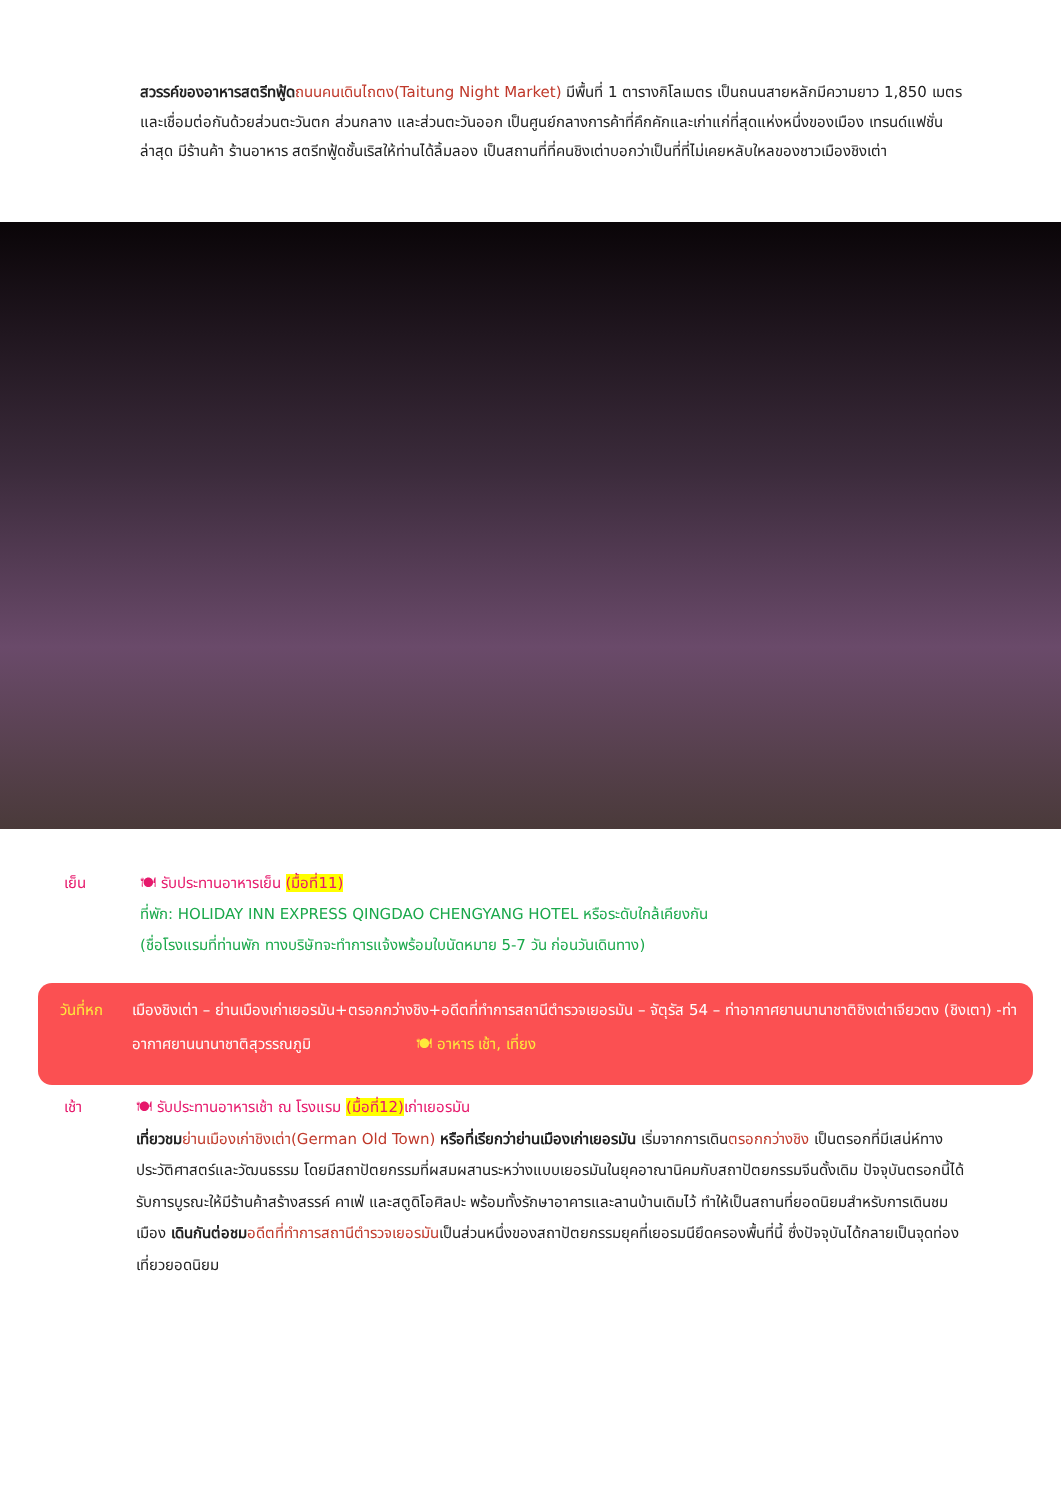สวรรค์ของอาหารสตรีทฟู้ด ถนนคนเดินไถตง(Taitung Night Market) มีพื้นที่ 1 ตารางกิโลเมตร เป็นถนนสายหลักมีความยาว 1,850 เมตร และเชื่อมต่อกันด้วยส่วนตะวันตก ส่วนกลาง และส่วนตะวันออก เป็นศูนย์กลางการค้าที่คึกคักและเก่าแก่ที่สุดแห่งหนึ่งของเมือง เทรนด์แฟชั่นล่าสุด มีร้านค้า ร้านอาหาร สตรีทฟู้ดชั้นเริสให้ท่านได้ลิ้มลอง เป็นสถานที่ที่คนชิงเต่าบอกว่าเป็นที่ที่ไม่เคยหลับใหลของชาวเมืองชิงเต่า
เย็น 🍽 รับประทานอาหารเย็น (มื้อที่11)
ที่พัก: HOLIDAY INN EXPRESS QINGDAO CHENGYANG HOTEL หรือระดับใกล้เคียงกัน
(ชื่อโรงแรมที่ท่านพัก ทางบริษัทจะทำการแจ้งพร้อมใบนัดหมาย 5-7 วัน ก่อนวันเดินทาง)
วันที่หก เมืองชิงเต่า – ย่านเมืองเก่าเยอรมัน+ตรอกกว่างชิง+อดีตที่ทำการสถานีตำรวจเยอรมัน – จัตุรัส 54 – ท่าอากาศยานนานาชาติชิงเต่าเจียวตง (ชิงเตา) -ท่าอากาศยานนานาชาติสุวรรณภูมิ 🍽 อาหาร เช้า, เที่ยง
เช้า 🍽 รับประทานอาหารเช้า ณ โรงแรม (มื้อที่12) เก่าเยอรมัน
เที่ยวชม ย่านเมืองเก่าชิงเต่า(German Old Town) หรือที่เรียกว่าย่านเมืองเก่าเยอรมัน เริ่มจากการเดินตรอกกว่างชิง เป็นตรอกที่มีเสน่ห์ทางประวัติศาสตร์และวัฒนธรรม โดยมีสถาปัตยกรรมที่ผสมผสานระหว่างแบบเยอรมันในยุคอาณานิคมกับสถาปัตยกรรมจีนดั้งเดิม ปัจจุบันตรอกนี้ได้รับการบูรณะให้มีร้านค้าสร้างสรรค์ คาเฟ่ และสตูดิโอศิลปะ พร้อมทั้งรักษาอาคารและลานบ้านเดิมไว้ ทำให้เป็นสถานที่ยอดนิยมสำหรับการเดินชมเมือง เดินกันต่อชม อดีตที่ทำการสถานีตำรวจเยอรมันเป็นส่วนหนึ่งของสถาปัตยกรรมยุคที่เยอรมนียึดครองพื้นที่นี้ ซึ่งปัจจุบันได้กลายเป็นจุดท่องเที่ยวยอดนิยม